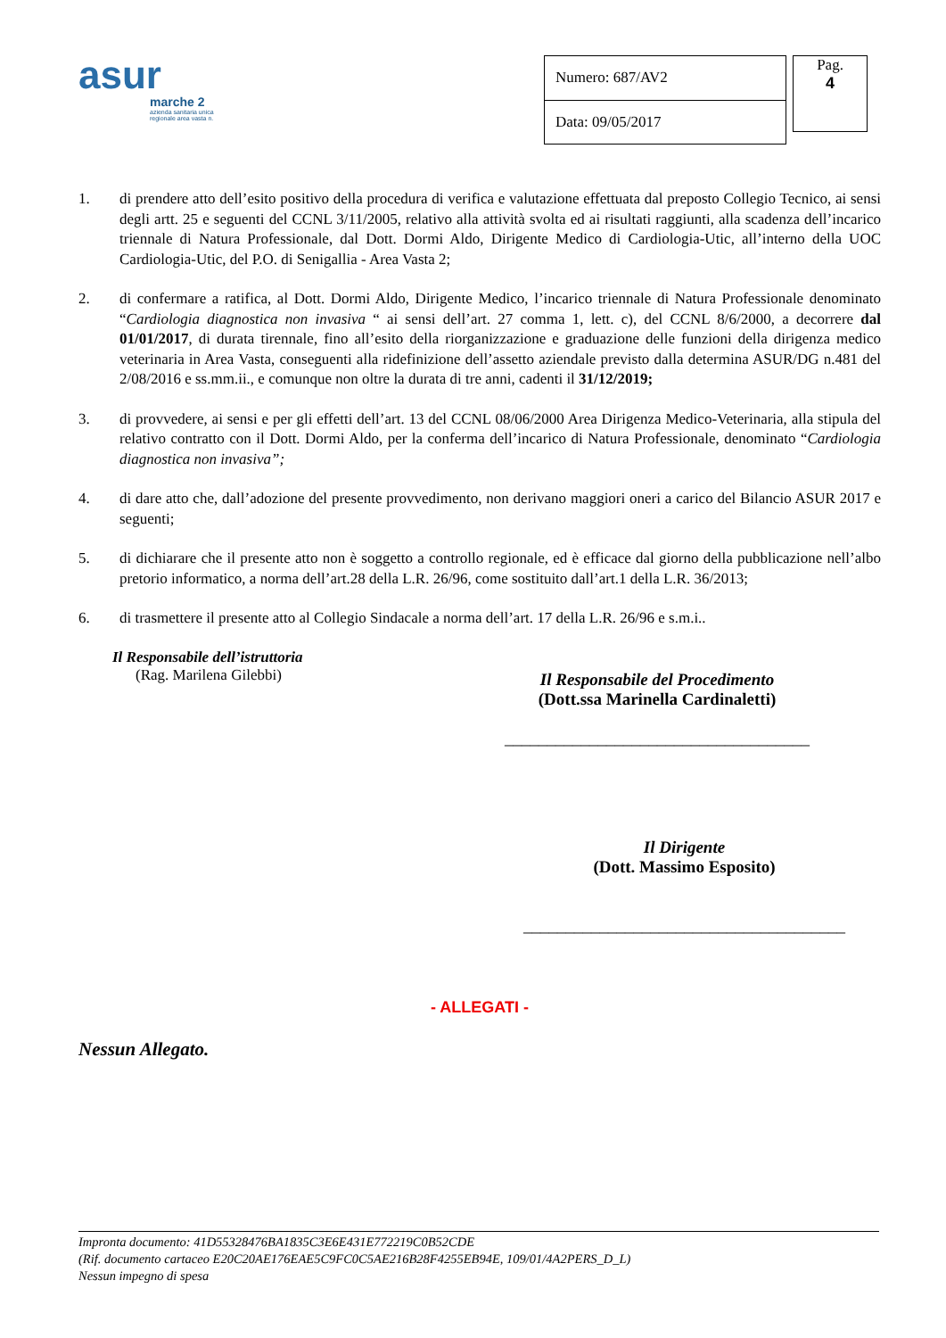asur
marche 2
azienda sanitaria unica regionale area vasta n.
| Numero: 687/AV2 |
| Data: 09/05/2017 |
Pag.
4
1. di prendere atto dell’esito positivo della procedura di verifica e valutazione effettuata dal preposto Collegio Tecnico, ai sensi degli artt. 25 e seguenti del CCNL 3/11/2005, relativo alla attività svolta ed ai risultati raggiunti, alla scadenza dell’incarico triennale di Natura Professionale, dal Dott. Dormi Aldo, Dirigente Medico di Cardiologia-Utic, all’interno della UOC Cardiologia-Utic, del P.O. di Senigallia - Area Vasta 2;
2. di confermare a ratifica, al Dott. Dormi Aldo, Dirigente Medico, l’incarico triennale di Natura Professionale denominato “Cardiologia diagnostica non invasiva “ ai sensi dell’art. 27 comma 1, lett. c), del CCNL 8/6/2000, a decorrere dal 01/01/2017, di durata tirennale, fino all’esito della riorganizzazione e graduazione delle funzioni della dirigenza medico veterinaria in Area Vasta, conseguenti alla ridefinizione dell’assetto aziendale previsto dalla determina ASUR/DG n.481 del 2/08/2016 e ss.mm.ii., e comunque non oltre la durata di tre anni, cadenti il 31/12/2019;
3. di provvedere, ai sensi e per gli effetti dell’art. 13 del CCNL 08/06/2000 Area Dirigenza Medico-Veterinaria, alla stipula del relativo contratto con il Dott. Dormi Aldo, per la conferma dell’incarico di Natura Professionale, denominato “Cardiologia diagnostica non invasiva”;
4. di dare atto che, dall’adozione del presente provvedimento, non derivano maggiori oneri a carico del Bilancio ASUR 2017 e seguenti;
5. di dichiarare che il presente atto non è soggetto a controllo regionale, ed è efficace dal giorno della pubblicazione nell’albo pretorio informatico, a norma dell’art.28 della L.R. 26/96, come sostituito dall’art.1 della L.R. 36/2013;
6. di trasmettere il presente atto al Collegio Sindacale a norma dell’art. 17 della L.R. 26/96 e s.m.i..
Il Responsabile dell’istruttoria
(Rag. Marilena Gilebbi)
Il Responsabile del Procedimento
(Dott.ssa Marinella Cardinaletti)
____________________________________
Il Dirigente
(Dott. Massimo Esposito)
______________________________________
- ALLEGATI -
Nessun Allegato.
Impronta documento: 41D55328476BA1835C3E6E431E772219C0B52CDE
(Rif. documento cartaceo E20C20AE176EAE5C9FC0C5AE216B28F4255EB94E, 109/01/4A2PERS_D_L)
Nessun impegno di spesa